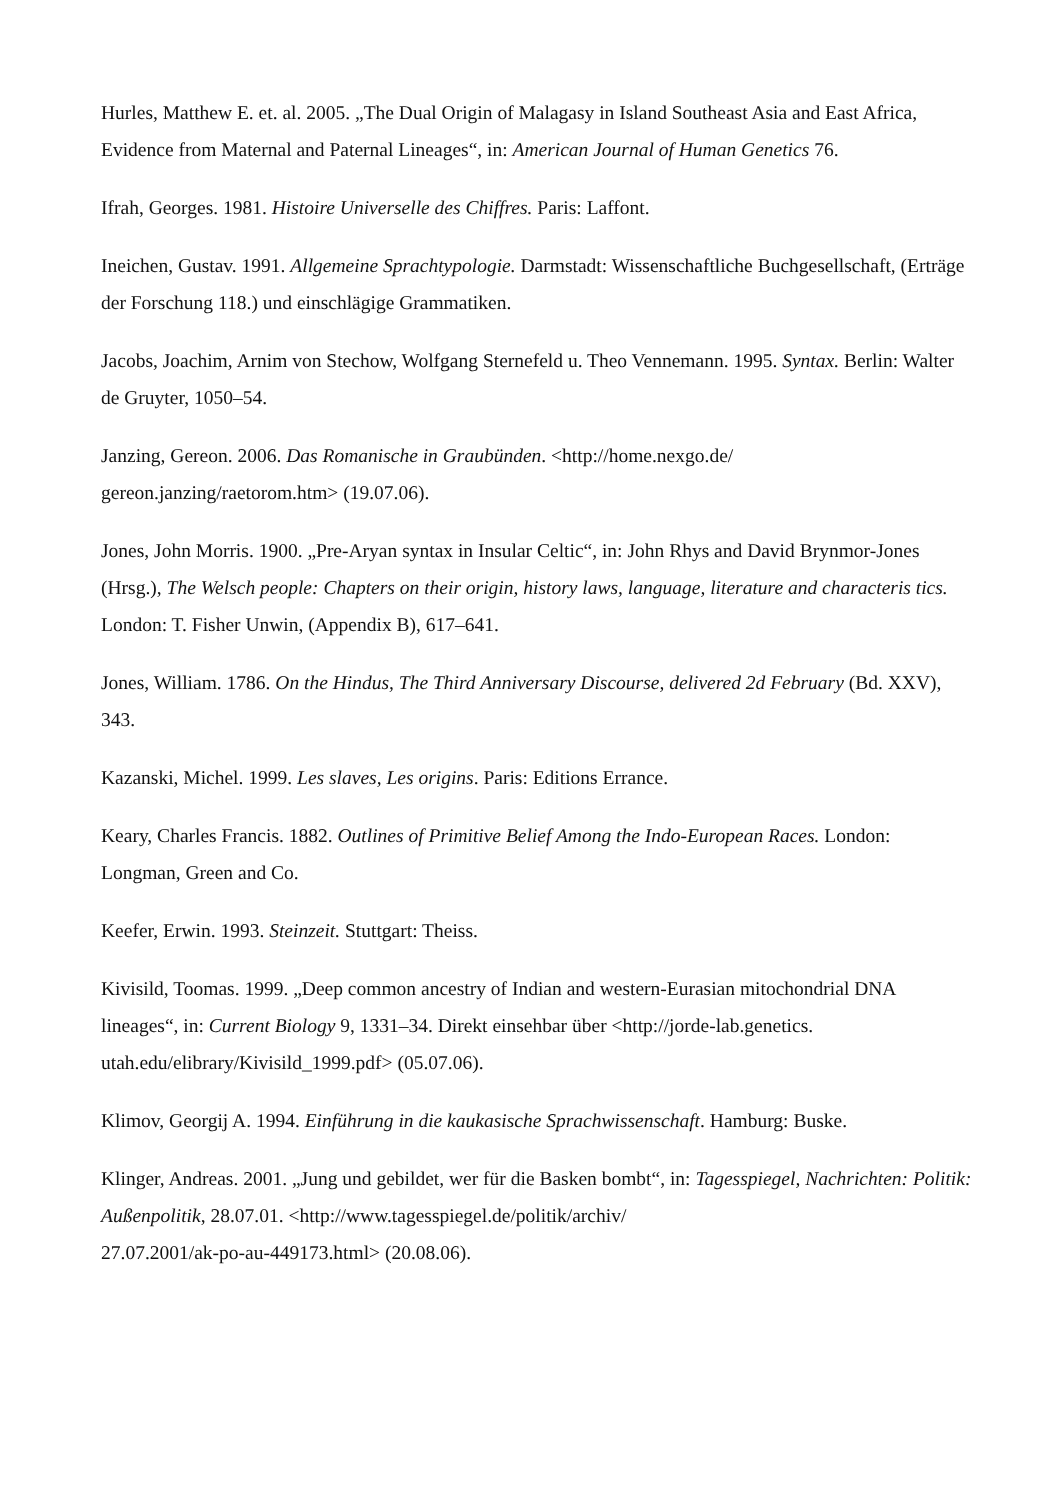Hurles, Matthew E. et. al. 2005. „The Dual Origin of Malagasy in Island Southeast Asia and East Africa, Evidence from Maternal and Paternal Lineages“, in: American Journal of Human Genetics 76.
Ifrah, Georges. 1981. Histoire Universelle des Chiffres. Paris: Laffont.
Ineichen, Gustav. 1991. Allgemeine Sprachtypologie. Darmstadt: Wissenschaftliche Buchgesellschaft, (Erträge der Forschung 118.) und einschlägige Grammatiken.
Jacobs, Joachim, Arnim von Stechow, Wolfgang Sternefeld u. Theo Vennemann. 1995. Syntax. Berlin: Walter de Gruyter, 1050–54.
Janzing, Gereon. 2006. Das Romanische in Graubünden. <http://home.nexgo.de/
gereon.janzing/raetorom.htm> (19.07.06).
Jones, John Morris. 1900. „Pre-Aryan syntax in Insular Celtic“, in: John Rhys and David Brynmor-Jones (Hrsg.), The Welsch people: Chapters on their origin, history laws, language, literature and characteris tics. London: T. Fisher Unwin, (Appendix B), 617–641.
Jones, William. 1786. On the Hindus, The Third Anniversary Discourse, delivered 2d February (Bd. XXV), 343.
Kazanski, Michel. 1999. Les slaves, Les origins. Paris: Editions Errance.
Keary, Charles Francis. 1882. Outlines of Primitive Belief Among the Indo-European Races. London: Longman, Green and Co.
Keefer, Erwin. 1993. Steinzeit. Stuttgart: Theiss.
Kivisild, Toomas. 1999. „Deep common ancestry of Indian and western-Eurasian mitochondrial DNA lineages“, in: Current Biology 9, 1331–34. Direkt einsehbar über <http://jorde-lab.genetics.
utah.edu/elibrary/Kivisild_1999.pdf> (05.07.06).
Klimov, Georgij A. 1994. Einführung in die kaukasische Sprachwissenschaft. Hamburg: Buske.
Klinger, Andreas. 2001. „Jung und gebildet, wer für die Basken bombt“, in: Tagesspiegel, Nachrichten: Politik: Außenpolitik, 28.07.01. <http://www.tagesspiegel.de/politik/archiv/
27.07.2001/ak-po-au-449173.html> (20.08.06).